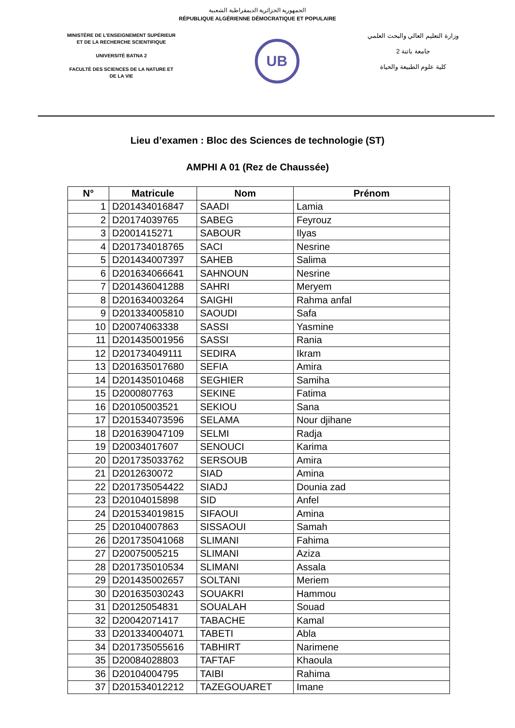الجمهورية الجزائرية الديمقراطية الشعبية
RÉPUBLIQUE ALGÉRIENNE DÉMOCRATIQUE ET POPULAIRE
MINISTÈRE DE L'ENSEIGNEMENT SUPÉRIEUR
ET DE LA RECHERCHE SCIENTIFIQUE
UNIVERSITÉ BATNA 2
FACULTÉ DES SCIENCES DE LA NATURE ET
DE LA VIE
UB
وزارة التعليم العالي والبحث العلمي
جامعة باتنة 2
كلية علوم الطبيعة والحياة
Lieu d’examen : Bloc des Sciences de technologie (ST)
AMPHI A 01 (Rez de Chaussée)
| N° | Matricule | Nom | Prénom |
| --- | --- | --- | --- |
| 1 | D201434016847 | SAADI | Lamia |
| 2 | D20174039765 | SABEG | Feyrouz |
| 3 | D2001415271 | SABOUR | Ilyas |
| 4 | D201734018765 | SACI | Nesrine |
| 5 | D201434007397 | SAHEB | Salima |
| 6 | D201634066641 | SAHNOUN | Nesrine |
| 7 | D201436041288 | SAHRI | Meryem |
| 8 | D201634003264 | SAIGHI | Rahma anfal |
| 9 | D201334005810 | SAOUDI | Safa |
| 10 | D20074063338 | SASSI | Yasmine |
| 11 | D201435001956 | SASSI | Rania |
| 12 | D201734049111 | SEDIRA | Ikram |
| 13 | D201635017680 | SEFIA | Amira |
| 14 | D201435010468 | SEGHIER | Samiha |
| 15 | D2000807763 | SEKINE | Fatima |
| 16 | D20105003521 | SEKIOU | Sana |
| 17 | D201534073596 | SELAMA | Nour djihane |
| 18 | D201639047109 | SELMI | Radja |
| 19 | D20034017607 | SENOUCI | Karima |
| 20 | D201735033762 | SERSOUB | Amira |
| 21 | D2012630072 | SIAD | Amina |
| 22 | D201735054422 | SIADJ | Dounia zad |
| 23 | D20104015898 | SID | Anfel |
| 24 | D201534019815 | SIFAOUI | Amina |
| 25 | D20104007863 | SISSAOUI | Samah |
| 26 | D201735041068 | SLIMANI | Fahima |
| 27 | D20075005215 | SLIMANI | Aziza |
| 28 | D201735010534 | SLIMANI | Assala |
| 29 | D201435002657 | SOLTANI | Meriem |
| 30 | D201635030243 | SOUAKRI | Hammou |
| 31 | D20125054831 | SOUALAH | Souad |
| 32 | D20042071417 | TABACHE | Kamal |
| 33 | D201334004071 | TABETI | Abla |
| 34 | D201735055616 | TABHIRT | Narimene |
| 35 | D20084028803 | TAFTAF | Khaoula |
| 36 | D20104004795 | TAIBI | Rahima |
| 37 | D201534012212 | TAZEGOUARET | Imane |